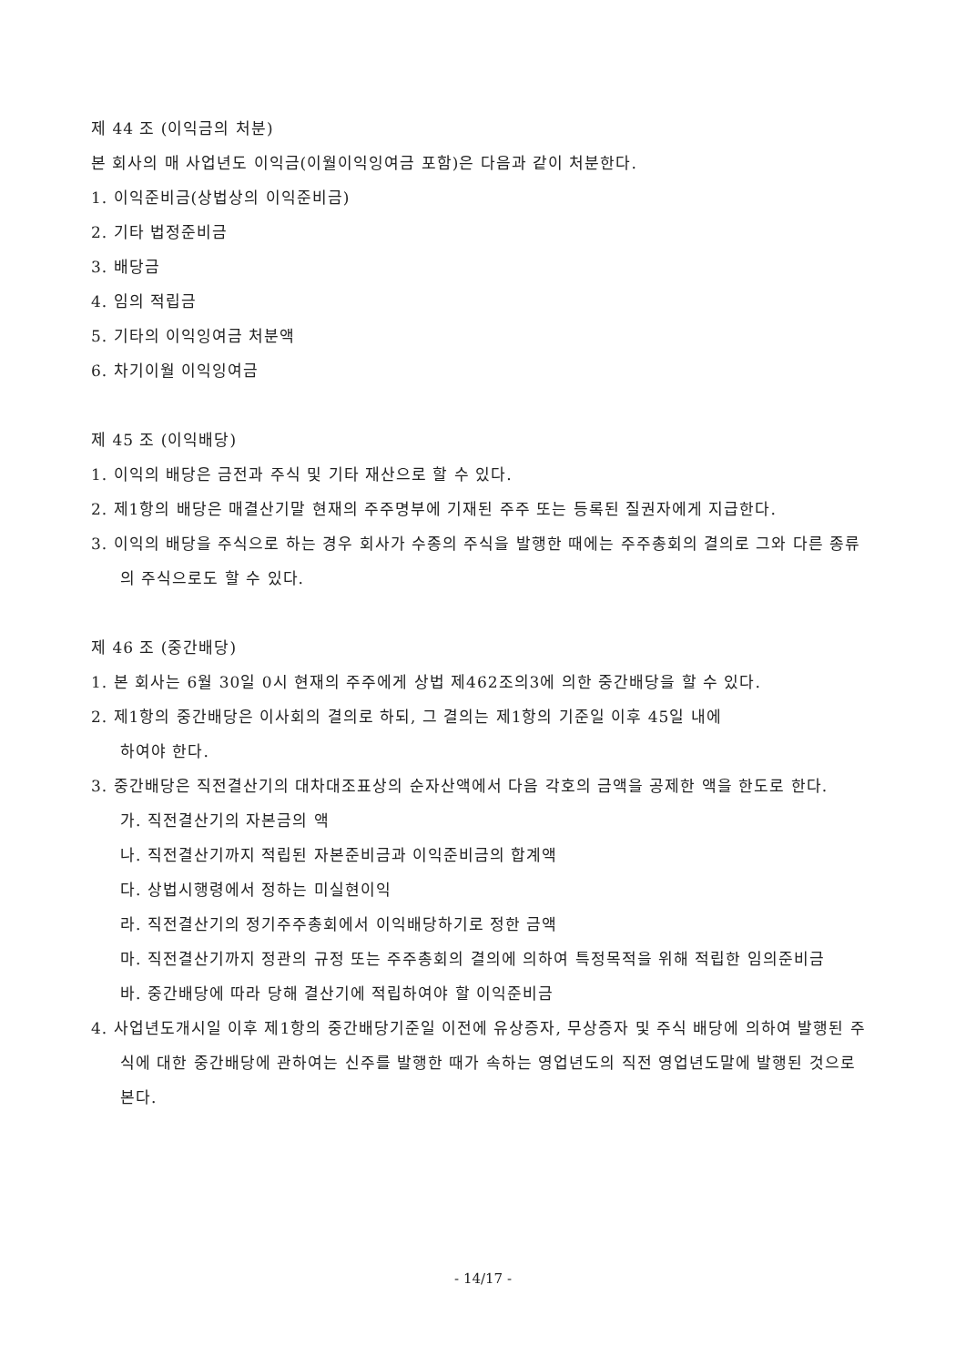제 44 조 (이익금의 처분)
본 회사의 매 사업년도 이익금(이월이익잉여금 포함)은 다음과 같이 처분한다.
1. 이익준비금(상법상의 이익준비금)
2. 기타 법정준비금
3. 배당금
4. 임의 적립금
5. 기타의 이익잉여금 처분액
6. 차기이월 이익잉여금
제 45 조 (이익배당)
1. 이익의 배당은 금전과 주식 및 기타 재산으로 할 수 있다.
2. 제1항의 배당은 매결산기말 현재의 주주명부에 기재된 주주 또는 등록된 질권자에게 지급한다.
3. 이익의 배당을 주식으로 하는 경우 회사가 수종의 주식을 발행한 때에는 주주총회의 결의로 그와 다른 종류의 주식으로도 할 수 있다.
제 46 조 (중간배당)
1. 본 회사는 6월 30일 0시 현재의 주주에게 상법 제462조의3에 의한 중간배당을 할 수 있다.
2. 제1항의 중간배당은 이사회의 결의로 하되, 그 결의는 제1항의 기준일 이후 45일 내에
하여야 한다.
3. 중간배당은 직전결산기의 대차대조표상의 순자산액에서 다음 각호의 금액을 공제한 액을 한도로 한다.
가. 직전결산기의 자본금의 액
나. 직전결산기까지 적립된 자본준비금과 이익준비금의 합계액
다. 상법시행령에서 정하는 미실현이익
라. 직전결산기의 정기주주총회에서 이익배당하기로 정한 금액
마. 직전결산기까지 정관의 규정 또는 주주총회의 결의에 의하여 특정목적을 위해 적립한 임의준비금
바. 중간배당에 따라 당해 결산기에 적립하여야 할 이익준비금
4. 사업년도개시일 이후 제1항의 중간배당기준일 이전에 유상증자, 무상증자 및 주식 배당에 의하여 발행된 주식에 대한 중간배당에 관하여는 신주를 발행한 때가 속하는 영업년도의 직전 영업년도말에 발행된 것으로 본다.
- 14/17 -